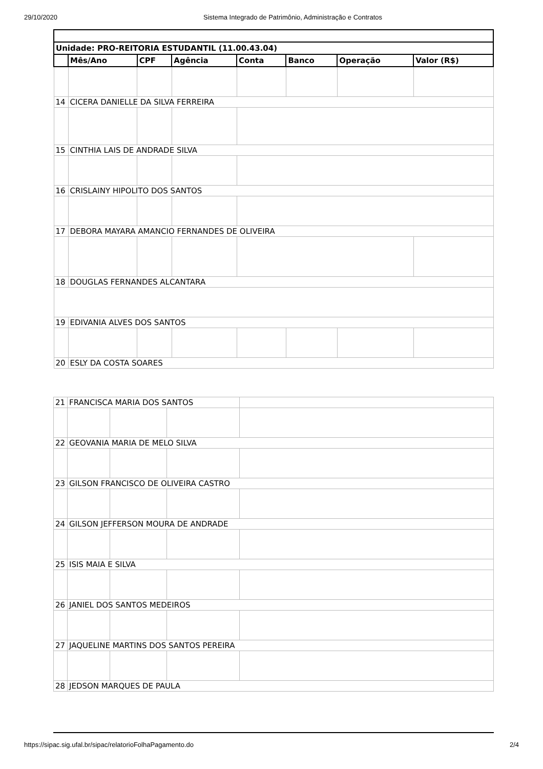29/10/2020 Sistema Integrado de Patrimônio, Administração e Contratos
| Unidade: PRO-REITORIA ESTUDANTIL (11.00.43.04) | | | | | | | |
| --- | --- | --- | --- | --- | --- | --- | --- |
| | Mês/Ano | CPF | Agência | Conta | Banco | Operação | Valor (R$) |
| 14 | CICERA DANIELLE DA SILVA FERREIRA | | | | | | |
| 15 | CINTHIA LAIS DE ANDRADE SILVA | | | | | | |
| 16 | CRISLAINY HIPOLITO DOS SANTOS | | | | | | |
| 17 | DEBORA MAYARA AMANCIO FERNANDES DE OLIVEIRA | | | | | | |
| 18 | DOUGLAS FERNANDES ALCANTARA | | | | | | |
| 19 | EDIVANIA ALVES DOS SANTOS | | | | | | |
| 20 | ESLY DA COSTA SOARES | | | | | | |
| 21 | FRANCISCA MARIA DOS SANTOS | | | |
| 22 | GEOVANIA MARIA DE MELO SILVA | | | |
| 23 | GILSON FRANCISCO DE OLIVEIRA CASTRO | | | |
| 24 | GILSON JEFFERSON MOURA DE ANDRADE | | | |
| 25 | ISIS MAIA E SILVA | | | |
| 26 | JANIEL DOS SANTOS MEDEIROS | | | |
| 27 | JAQUELINE MARTINS DOS SANTOS PEREIRA | | | |
| 28 | JEDSON MARQUES DE PAULA | | | |
https://sipac.sig.ufal.br/sipac/relatorioFolhaPagamento.do 2/4